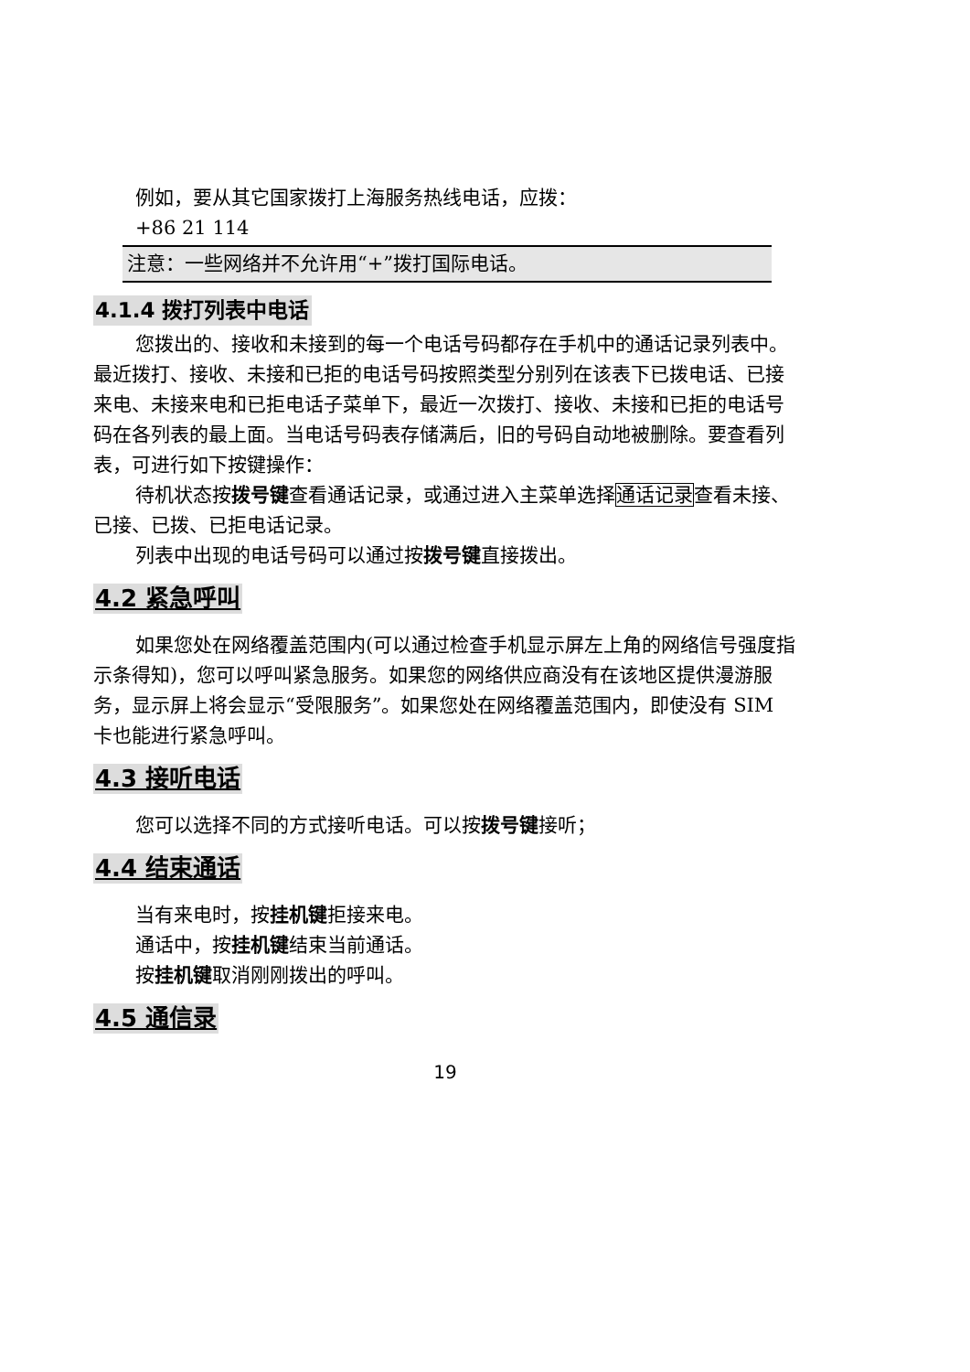例如，要从其它国家拨打上海服务热线电话，应拨：
+86 21 114
注意：一些网络并不允许用“+”拨打国际电话。
4.1.4 拨打列表中电话
您拨出的、接收和未接到的每一个电话号码都存在手机中的通话记录列表中。最近拨打、接收、未接和已拒的电话号码按照类型分别列在该表下已拨电话、已接来电、未接来电和已拒电话子菜单下，最近一次拨打、接收、未接和已拒的电话号码在各列表的最上面。当电话号码表存储满后，旧的号码自动地被删除。要查看列表，可进行如下按键操作：
待机状态按拨号键查看通话记录，或通过进入主菜单选择通话记录查看未接、已接、已拨、已拒电话记录。
列表中出现的电话号码可以通过按拨号键直接拨出。
4.2 紧急呼叫
如果您处在网络覆盖范围内(可以通过检查手机显示屏左上角的网络信号强度指示条得知)，您可以呼叫紧急服务。如果您的网络供应商没有在该地区提供漫游服务，显示屏上将会显示“受限服务”。如果您处在网络覆盖范围内，即使没有 SIM 卡也能进行紧急呼叫。
4.3 接听电话
您可以选择不同的方式接听电话。可以按拨号键接听；
4.4 结束通话
当有来电时，按挂机键拒接来电。
通话中，按挂机键结束当前通话。
按挂机键取消刚刚拨出的呼叫。
4.5 通信录
19